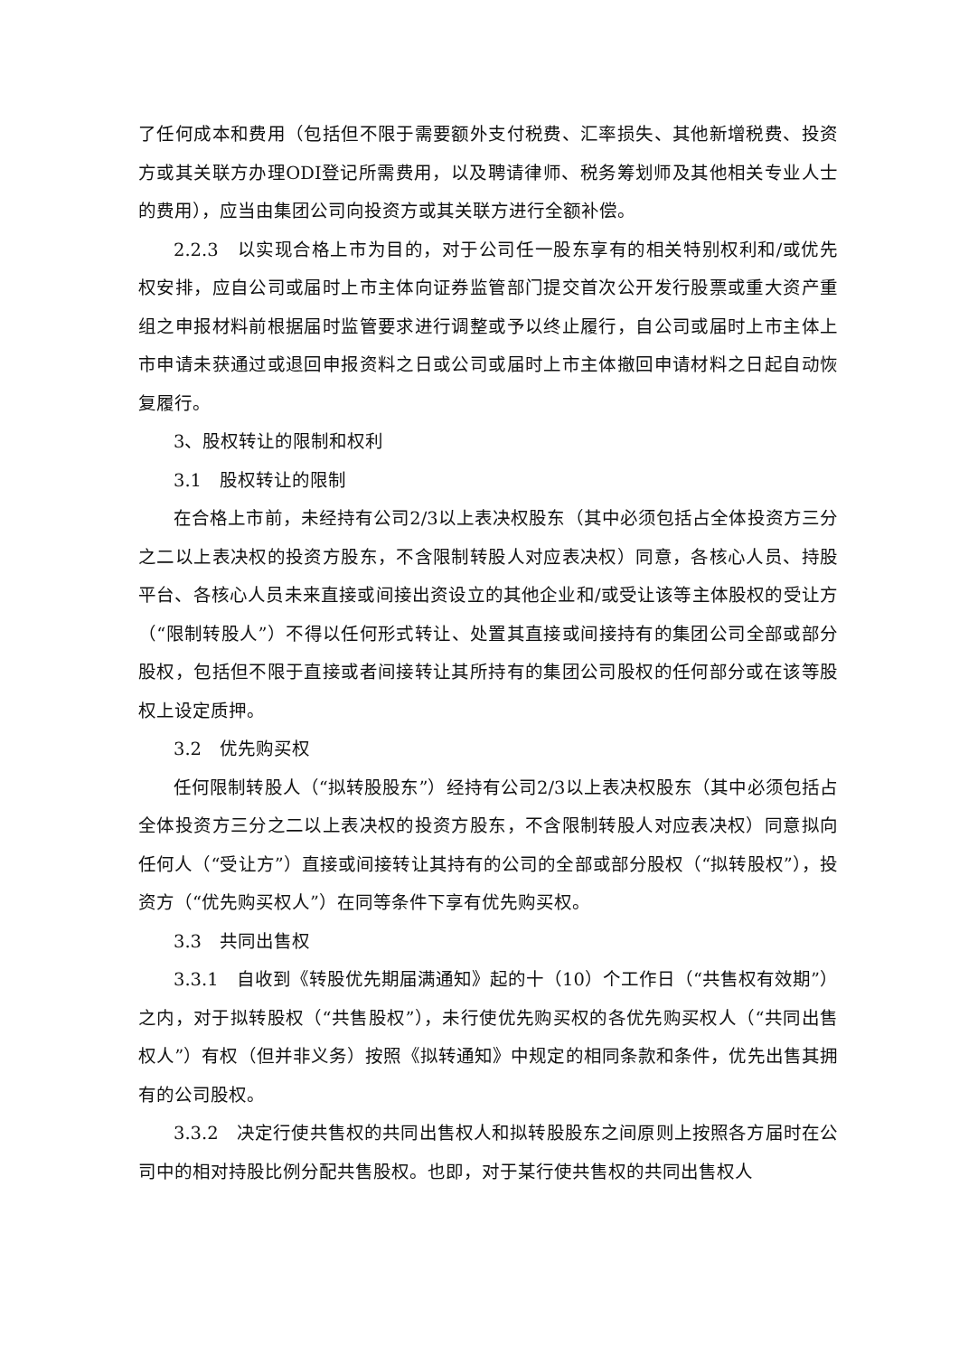了任何成本和费用（包括但不限于需要额外支付税费、汇率损失、其他新增税费、投资方或其关联方办理ODI登记所需费用，以及聘请律师、税务筹划师及其他相关专业人士的费用），应当由集团公司向投资方或其关联方进行全额补偿。
2.2.3　以实现合格上市为目的，对于公司任一股东享有的相关特别权利和/或优先权安排，应自公司或届时上市主体向证券监管部门提交首次公开发行股票或重大资产重组之申报材料前根据届时监管要求进行调整或予以终止履行，自公司或届时上市主体上市申请未获通过或退回申报资料之日或公司或届时上市主体撤回申请材料之日起自动恢复履行。
3、股权转让的限制和权利
3.1　股权转让的限制
在合格上市前，未经持有公司2/3以上表决权股东（其中必须包括占全体投资方三分之二以上表决权的投资方股东，不含限制转股人对应表决权）同意，各核心人员、持股平台、各核心人员未来直接或间接出资设立的其他企业和/或受让该等主体股权的受让方（“限制转股人”）不得以任何形式转让、处置其直接或间接持有的集团公司全部或部分股权，包括但不限于直接或者间接转让其所持有的集团公司股权的任何部分或在该等股权上设定质押。
3.2　优先购买权
任何限制转股人（“拟转股股东”）经持有公司2/3以上表决权股东（其中必须包括占全体投资方三分之二以上表决权的投资方股东，不含限制转股人对应表决权）同意拟向任何人（“受让方”）直接或间接转让其持有的公司的全部或部分股权（“拟转股权”），投资方（“优先购买权人”）在同等条件下享有优先购买权。
3.3　共同出售权
3.3.1　自收到《转股优先期届满通知》起的十（10）个工作日（“共售权有效期”）之内，对于拟转股权（“共售股权”），未行使优先购买权的各优先购买权人（“共同出售权人”）有权（但并非义务）按照《拟转通知》中规定的相同条款和条件，优先出售其拥有的公司股权。
3.3.2　决定行使共售权的共同出售权人和拟转股股东之间原则上按照各方届时在公司中的相对持股比例分配共售股权。也即，对于某行使共售权的共同出售权人